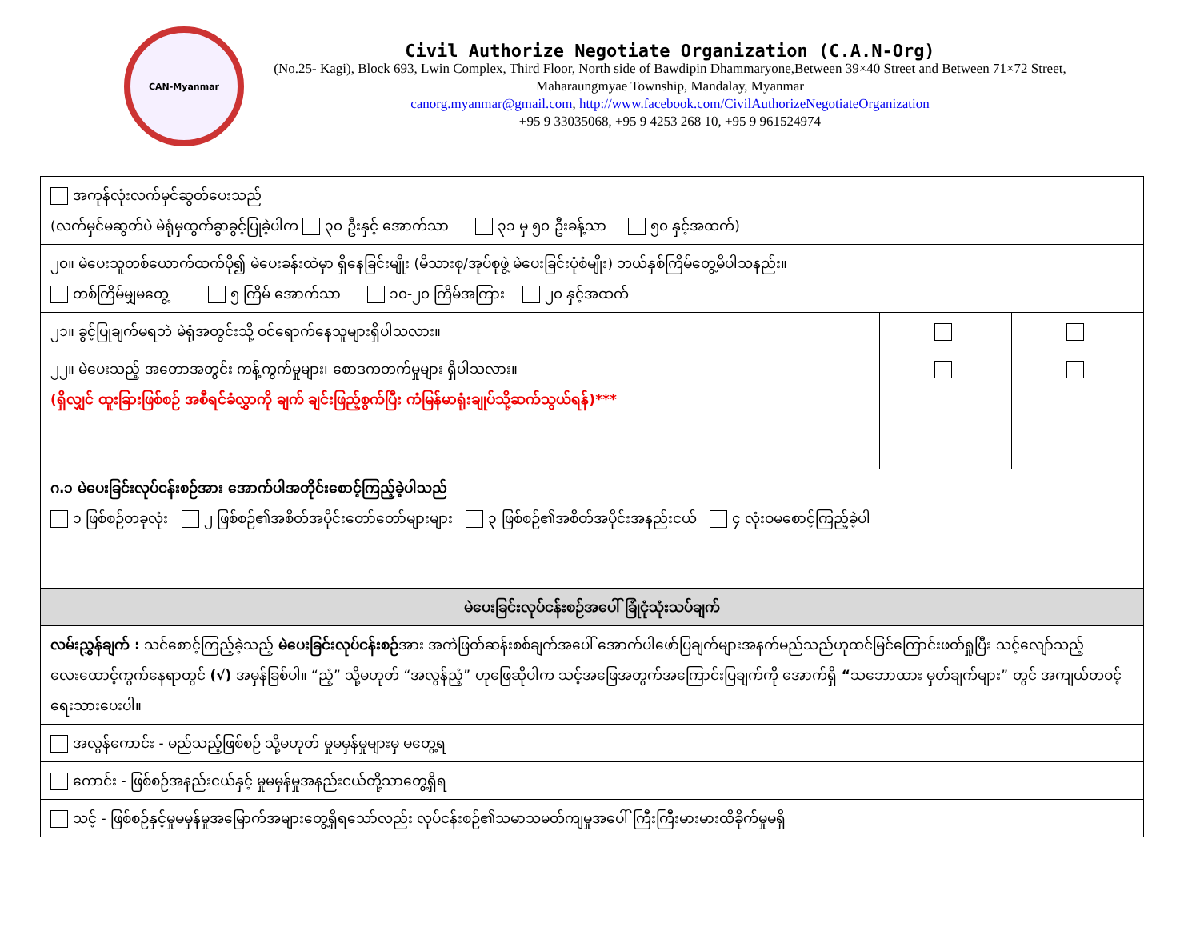CAN-Myanmar
Civil Authorize Negotiate Organization (C.A.N-Org)
(No.25- Kagi), Block 693, Lwin Complex, Third Floor, North side of Bawdipin Dhammaryone,Between 39×40 Street and Between 71×72 Street, Maharaungmyae Township, Mandalay, Myanmar
canorg.myanmar@gmail.com, http://www.facebook.com/CivilAuthorizeNegotiateOrganization
+95 9 33035068, +95 9 4253 268 10, +95 9 961524974
| အကုန်လုံးလက်မှင်ဆွတ်ပေးသည် (လက်မှင်မဆွတ်ပဲ မဲရုံမှထွက်ခွာခွင့်ပြုခဲ့ပါက ၃၀ ဦးနှင့် အောက်သာ ၃၁ မှ ၅၀ ဦးခန့်သာ ၅၀ နှင့်အထက်) | | |
| ၂၀။ မဲပေးသူတစ်ယောက်ထက်ပို၍ မဲပေးခန်းထဲမှာ ရှိနေခြင်းမျိုး (မိသားစု/အုပ်စုဖွဲ့ မဲပေးခြင်းပုံစံမျိုး) ဘယ်နှစ်ကြိမ်တွေ့မိပါသနည်း။ တစ်ကြိမ်မျှမတွေ့ ၅ ကြိမ် အောက်သာ ၁၀-၂၀ ကြိမ်အကြား ၂၀ နှင့်အထက် | | |
| ၂၁။ ခွင့်ပြုချက်မရဘဲ မဲရုံအတွင်းသို့ ဝင်ရောက်နေသူများရှိပါသလား။ | | |
| ၂၂။ မဲပေးသည့် အတောအတွင်း ကန့်ကွက်မှုများ၊ စောဒကတက်မှုများ ရှိပါသလား။ (ရှိလျှင် ထူးခြားဖြစ်စဉ် အစီရင်ခံလွှာကို ချက် ချင်းဖြည့်စွက်ပြီး ကံမြန်မာရုံးချုပ်သို့ဆက်သွယ်ရန်)*** | | |
| ဂ.၁ မဲပေးခြင်းလုပ်ငန်းစဉ်အား အောက်ပါအတိုင်းစောင့်ကြည့်ခဲ့ပါသည် ၁ ဖြစ်စဉ်တခုလုံး ၂ ဖြစ်စဉ်၏အစိတ်အပိုင်းတော်တော်များများ ၃ ဖြစ်စဉ်၏အစိတ်အပိုင်းအနည်းငယ် ၄ လုံးဝမစောင့်ကြည့်ခဲ့ပါ | | |
| မဲပေးခြင်းလုပ်ငန်းစဉ်အပေါ် ခြုံငုံသုံးသပ်ချက် | | |
| လမ်းညွှန်ချက် : သင်စောင့်ကြည့်ခဲ့သည့် မဲပေးခြင်းလုပ်ငန်းစဉ် အား အကဲဖြတ်ဆန်းစစ်ချက်အပေါ် အောက်ပါဖော်ပြချက်များအနက်မည်သည်ဟုထင်မြင်ကြောင်းဖတ်ရှုပြီး သင့်လျော်သည့်လေးထောင့်ကွက်နေရာတွင် (√) အမှန်ခြစ်ပါ။ “ညံ့” သို့မဟုတ် “အလွန်ညံ့” ဟုဖြေဆိုပါက သင့်အဖြေအတွက်အကြောင်းပြချက်ကို အောက်ရှိ “ သဘောထား မှတ်ချက်များ” တွင် အကျယ်တဝင့်ရေးသားပေးပါ။ | | |
| အလွန်ကောင်း - မည်သည့်ဖြစ်စဉ် သို့မဟုတ် မှုမမှန်မှုများမှ မတွေ့ရ | | |
| ကောင်း - ဖြစ်စဉ်အနည်းငယ်နှင့် မှုမမှန်မှုအနည်းငယ်တို့သာတွေ့ရှိရ | | |
| သင့် - ဖြစ်စဉ်နှင့်မှုမမှန်မှုအမြောက်အများတွေ့ရှိရသော်လည်း လုပ်ငန်းစဉ်၏သမာသမတ်ကျမှုအပေါ် ကြီးကြီးမားမားထိခိုက်မှုမရှိ | | |